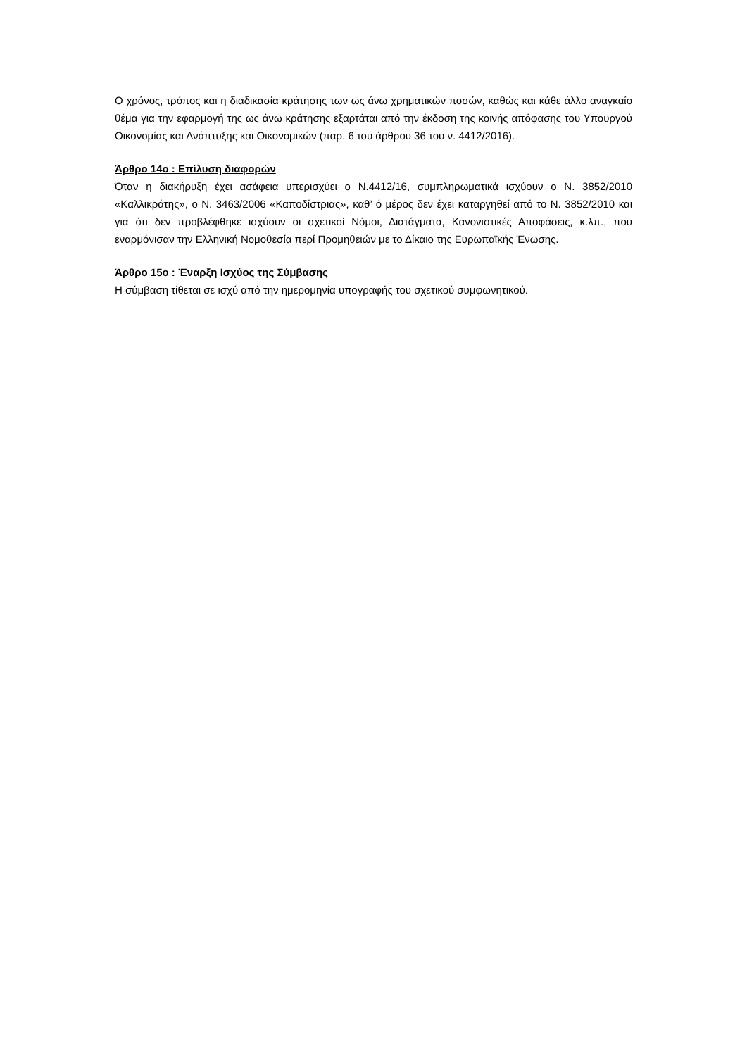Ο χρόνος, τρόπος και η διαδικασία κράτησης των ως άνω χρηματικών ποσών, καθώς και κάθε άλλο αναγκαίο θέμα για την εφαρμογή της ως άνω κράτησης εξαρτάται από την έκδοση της κοινής απόφασης του Υπουργού Οικονομίας και Ανάπτυξης και Οικονομικών (παρ. 6 του άρθρου 36 του ν. 4412/2016).
Άρθρο 14ο : Επίλυση διαφορών
Όταν η διακήρυξη έχει ασάφεια υπερισχύει ο Ν.4412/16, συμπληρωματικά ισχύουν ο Ν. 3852/2010 «Καλλικράτης», ο Ν. 3463/2006 «Καποδίστριας», καθ’ ό μέρος δεν έχει καταργηθεί από το Ν. 3852/2010 και για ότι δεν προβλέφθηκε ισχύουν οι σχετικοί Νόμοι, Διατάγματα, Κανονιστικές Αποφάσεις, κ.λπ., που εναρμόνισαν την Ελληνική Νομοθεσία περί Προμηθειών με το Δίκαιο της Ευρωπαϊκής Ένωσης.
Άρθρο 15ο : Έναρξη Ισχύος της Σύμβασης
Η σύμβαση τίθεται σε ισχύ από την ημερομηνία υπογραφής του σχετικού συμφωνητικού.